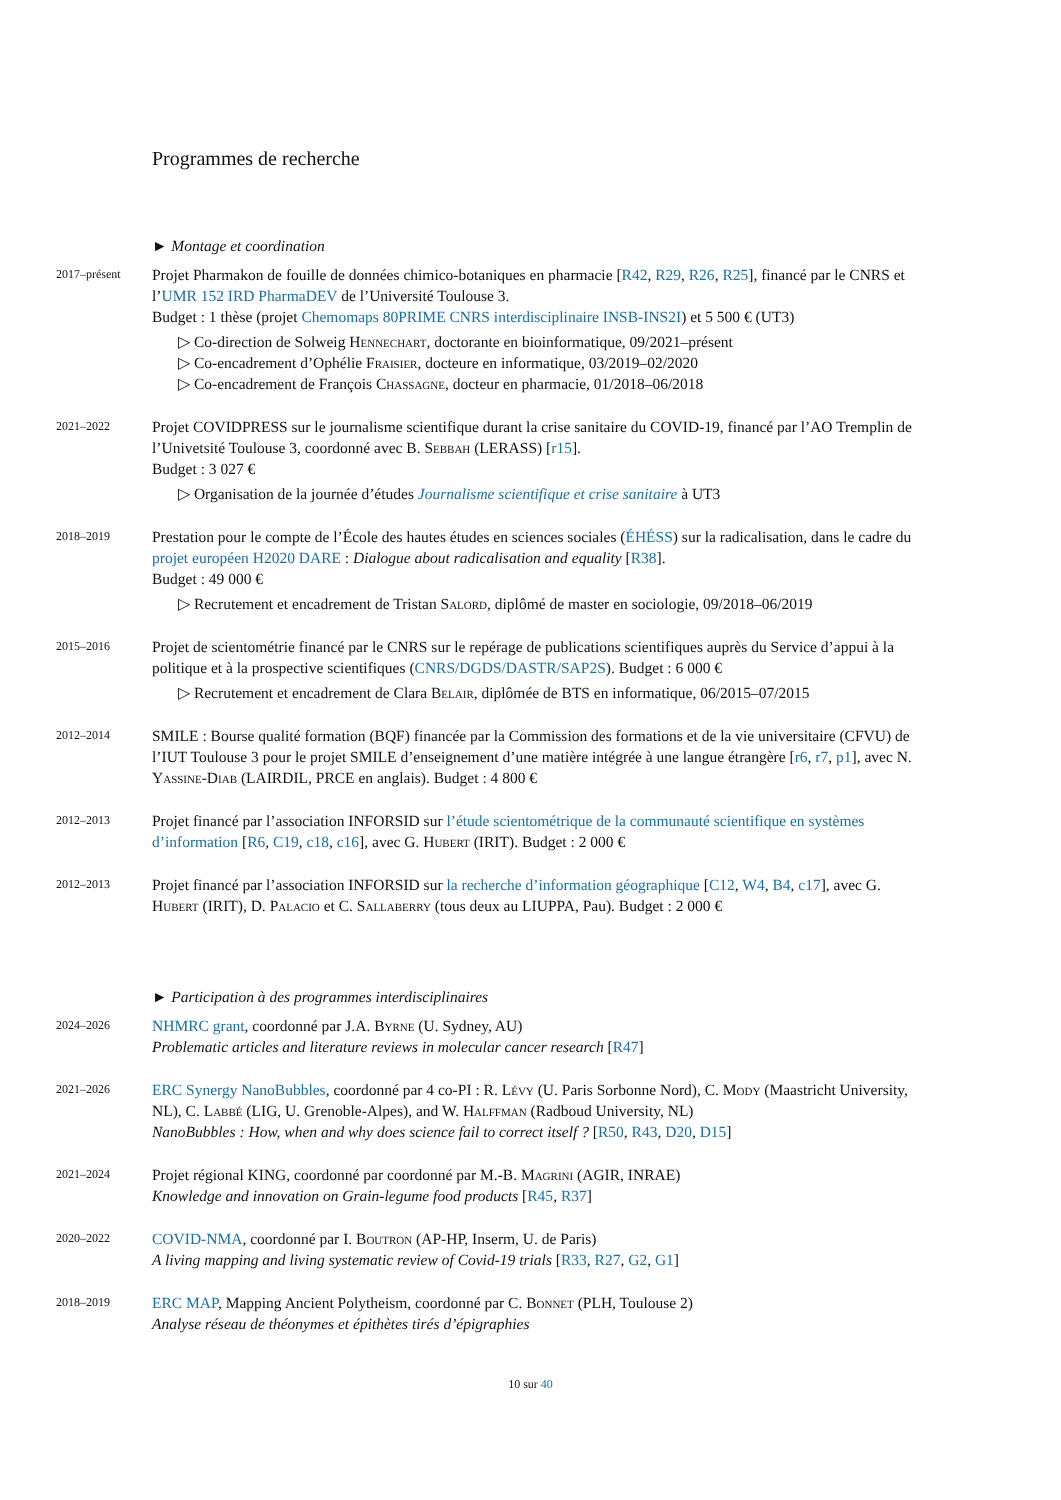Programmes de recherche
► Montage et coordination
2017–présent
Projet Pharmakon de fouille de données chimico-botaniques en pharmacie [R42, R29, R26, R25], financé par le CNRS et l’UMR 152 IRD PharmaDEV de l’Université Toulouse 3.
Budget : 1 thèse (projet Chemomaps 80PRIME CNRS interdisciplinaire INSB-INS2I) et 5 500 € (UT3)
▷ Co-direction de Solweig Hennechart, doctorante en bioinformatique, 09/2021–présent
▷ Co-encadrement d’Ophélie Fraisier, docteure en informatique, 03/2019–02/2020
▷ Co-encadrement de François Chassagne, docteur en pharmacie, 01/2018–06/2018
2021–2022
Projet COVIDPRESS sur le journalisme scientifique durant la crise sanitaire du COVID-19, financé par l’AO Tremplin de l’Univetsité Toulouse 3, coordonné avec B. Sebbah (LERASS) [r15].
Budget : 3 027 €
▷ Organisation de la journée d’études Journalisme scientifique et crise sanitaire à UT3
2018–2019
Prestation pour le compte de l’École des hautes études en sciences sociales (ÉHÉSS) sur la radicalisation, dans le cadre du projet européen H2020 DARE : Dialogue about radicalisation and equality [R38].
Budget : 49 000 €
▷ Recrutement et encadrement de Tristan Salord, diplômé de master en sociologie, 09/2018–06/2019
2015–2016
Projet de scientométrie financé par le CNRS sur le repérage de publications scientifiques auprès du Service d’appui à la politique et à la prospective scientifiques (CNRS/DGDS/DASTR/SAP2S). Budget : 6 000 €
▷ Recrutement et encadrement de Clara Belair, diplômée de BTS en informatique, 06/2015–07/2015
2012–2014
SMILE : Bourse qualité formation (BQF) financée par la Commission des formations et de la vie universitaire (CFVU) de l’IUT Toulouse 3 pour le projet SMILE d’enseignement d’une matière intégrée à une langue étrangère [r6, r7, p1], avec N. Yassine-Diab (LAIRDIL, PRCE en anglais). Budget : 4 800 €
2012–2013
Projet financé par l’association INFORSID sur l’étude scientométrique de la communauté scientifique en systèmes d’information [R6, C19, c18, c16], avec G. Hubert (IRIT). Budget : 2 000 €
2012–2013
Projet financé par l’association INFORSID sur la recherche d’information géographique [C12, W4, B4, c17], avec G. Hubert (IRIT), D. Palacio et C. Sallaberry (tous deux au LIUPPA, Pau). Budget : 2 000 €
► Participation à des programmes interdisciplinaires
2024–2026
NHMRC grant, coordonné par J.A. Byrne (U. Sydney, AU)
Problematic articles and literature reviews in molecular cancer research [R47]
2021–2026
ERC Synergy NanoBubbles, coordonné par 4 co-PI : R. Lévy (U. Paris Sorbonne Nord), C. Mody (Maastricht University, NL), C. Labbé (LIG, U. Grenoble-Alpes), and W. Halffman (Radboud University, NL)
NanoBubbles : How, when and why does science fail to correct itself ? [R50, R43, D20, D15]
2021–2024
Projet régional KING, coordonné par coordonné par M.-B. Magrini (AGIR, INRAE)
Knowledge and innovation on Grain-legume food products [R45, R37]
2020–2022
COVID-NMA, coordonné par I. Boutron (AP-HP, Inserm, U. de Paris)
A living mapping and living systematic review of Covid-19 trials [R33, R27, G2, G1]
2018–2019
ERC MAP, Mapping Ancient Polytheism, coordonné par C. Bonnet (PLH, Toulouse 2)
Analyse réseau de théonymes et épithètes tirés d’épigraphies
10 sur 40